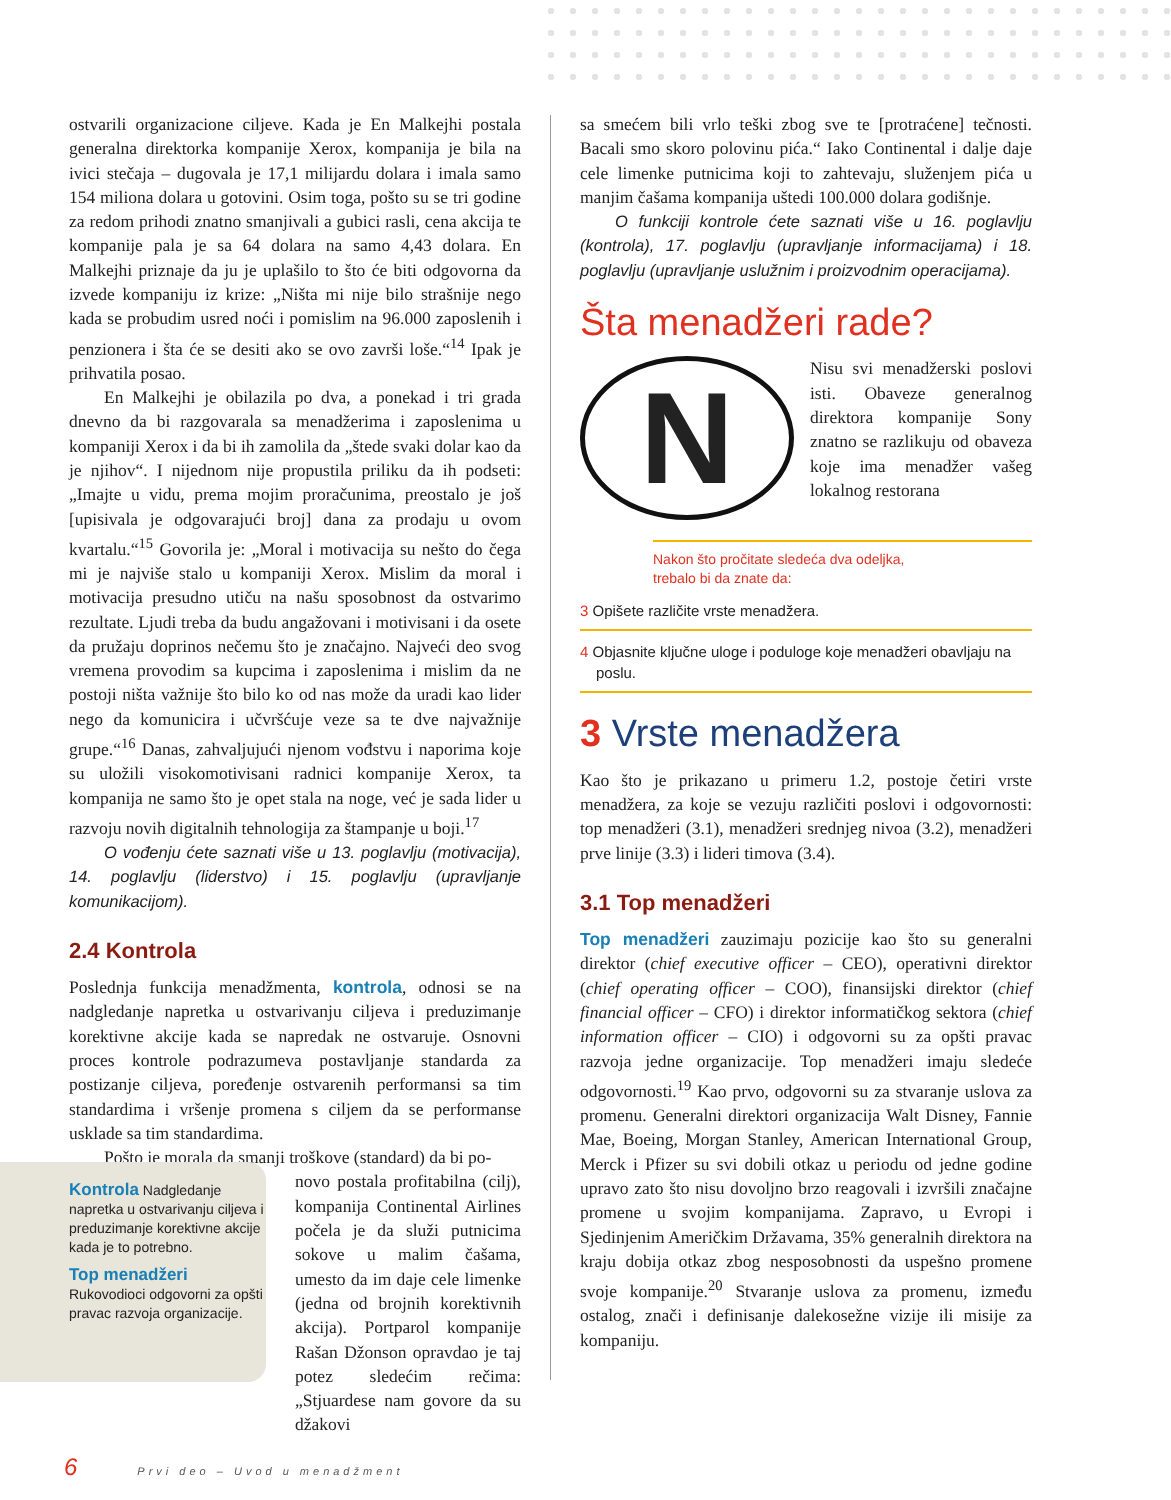ostvarili organizacione ciljeve. Kada je En Malkejhi postala generalna direktorka kompanije Xerox, kompanija je bila na ivici stečaja – dugovala je 17,1 milijardu dolara i imala samo 154 miliona dolara u gotovini. Osim toga, pošto su se tri godine za redom prihodi znatno smanjivali a gubici rasli, cena akcija te kompanije pala je sa 64 dolara na samo 4,43 dolara. En Malkejhi priznaje da ju je uplašilo to što će biti odgovorna da izvede kompaniju iz krize: „Ništa mi nije bilo strašnije nego kada se probudim usred noći i pomislim na 96.000 zaposlenih i penzionera i šta će se desiti ako se ovo završi loše.“<sup>14</sup> Ipak je prihvatila posao.
En Malkejhi je obilazila po dva, a ponekad i tri grada dnevno da bi razgovarala sa menadžerima i zaposlenima u kompaniji Xerox i da bi ih zamolila da „štede svaki dolar kao da je njihov“. I nijednom nije propustila priliku da ih podseti: „Imajte u vidu, prema mojim proračunima, preostalo je još [upisivala je odgovarajući broj] dana za prodaju u ovom kvartalu.“<sup>15</sup> Govorila je: „Moral i motivacija su nešto do čega mi je najviše stalo u kompaniji Xerox. Mislim da moral i motivacija presudno utiču na našu sposobnost da ostvarimo rezultate. Ljudi treba da budu angažovani i motivisani i da osete da pružaju doprinos nečemu što je značajno. Najveći deo svog vremena provodim sa kupcima i zaposlenima i mislim da ne postoji ništa važnije što bilo ko od nas može da uradi kao lider nego da komunicira i učvršćuje veze sa te dve najvažnije grupe.“<sup>16</sup> Danas, zahvaljujući njenom vođstvu i naporima koje su uložili visokomotivisani radnici kompanije Xerox, ta kompanija ne samo što je opet stala na noge, već je sada lider u razvoju novih digitalnih tehnologija za štampanje u boji.<sup>17</sup>
O vođenju ćete saznati više u 13. poglavlju (motivacija), 14. poglavlju (liderstvo) i 15. poglavlju (upravljanje komunikacijom).
2.4 Kontrola
Poslednja funkcija menadžmenta, kontrola, odnosi se na nadgledanje napretka u ostvarivanju ciljeva i preduzimanje korektivne akcije kada se napredak ne ostvaruje. Osnovni proces kontrole podrazumeva postavljanje standarda za postizanje ciljeva, poređenje ostvarenih performansi sa tim standardima i vršenje promena s ciljem da se performanse usklade sa tim standardima.
Pošto je morala da smanji troškove (standard) da bi po-
novo postala profitabilna (cilj), kompanija Continental Airlines počela je da služi putnicima sokove u malim čašama, umesto da im daje cele limenke (jedna od brojnih korektivnih akcija). Portparol kompanije Rašan Džonson opravdao je taj potez sledećim rečima: „Stjuardese nam govore da su džakovi
Kontrola Nadgledanje napretka u ostvarivanju ciljeva i preduzimanje korektivne akcije kada je to potrebno.
Top menadžeri
Rukovodioci odgovorni za opšti pravac razvoja organizacije.
sa smećem bili vrlo teški zbog sve te [protraćene] tečnosti. Bacali smo skoro polovinu pića.“ Iako Continental i dalje daje cele limenke putnicima koji to zahtevaju, služenjem pića u manjim čašama kompanija uštedi 100.000 dolara godišnje.
O funkciji kontrole ćete saznati više u 16. poglavlju (kontrola), 17. poglavlju (upravljanje informacijama) i 18. poglavlju (upravljanje uslužnim i proizvodnim operacijama).
Šta menadžeri rade?
N
Nisu svi menadžerski poslovi isti. Obaveze generalnog direktora kompanije Sony znatno se razlikuju od obaveza koje ima menadžer vašeg lokalnog restorana
Nakon što pročitate sledeća dva odeljka,
trebalo bi da znate da:
3 Opišete različite vrste menadžera.
4 Objasnite ključne uloge i poduloge koje menadžeri obavljaju na poslu.
3 Vrste menadžera
Kao što je prikazano u primeru 1.2, postoje četiri vrste menadžera, za koje se vezuju različiti poslovi i odgovornosti: top menadžeri (3.1), menadžeri srednjeg nivoa (3.2), menadžeri prve linije (3.3) i lideri timova (3.4).
3.1 Top menadžeri
Top menadžeri zauzimaju pozicije kao što su generalni direktor (chief executive officer – CEO), operativni direktor (chief operating officer – COO), finansijski direktor (chief financial officer – CFO) i direktor informatičkog sektora (chief information officer – CIO) i odgovorni su za opšti pravac razvoja jedne organizacije. Top menadžeri imaju sledeće odgovornosti.<sup>19</sup> Kao prvo, odgovorni su za stvaranje uslova za promenu. Generalni direktori organizacija Walt Disney, Fannie Mae, Boeing, Morgan Stanley, American International Group, Merck i Pfizer su svi dobili otkaz u periodu od jedne godine upravo zato što nisu dovoljno brzo reagovali i izvršili značajne promene u svojim kompanijama. Zapravo, u Evropi i Sjedinjenim Američkim Državama, 35% generalnih direktora na kraju dobija otkaz zbog nesposobnosti da uspešno promene svoje kompanije.<sup>20</sup> Stvaranje uslova za promenu, između ostalog, znači i definisanje dalekosežne vizije ili misije za kompaniju.
6 Prvi deo – Uvod u menadžment